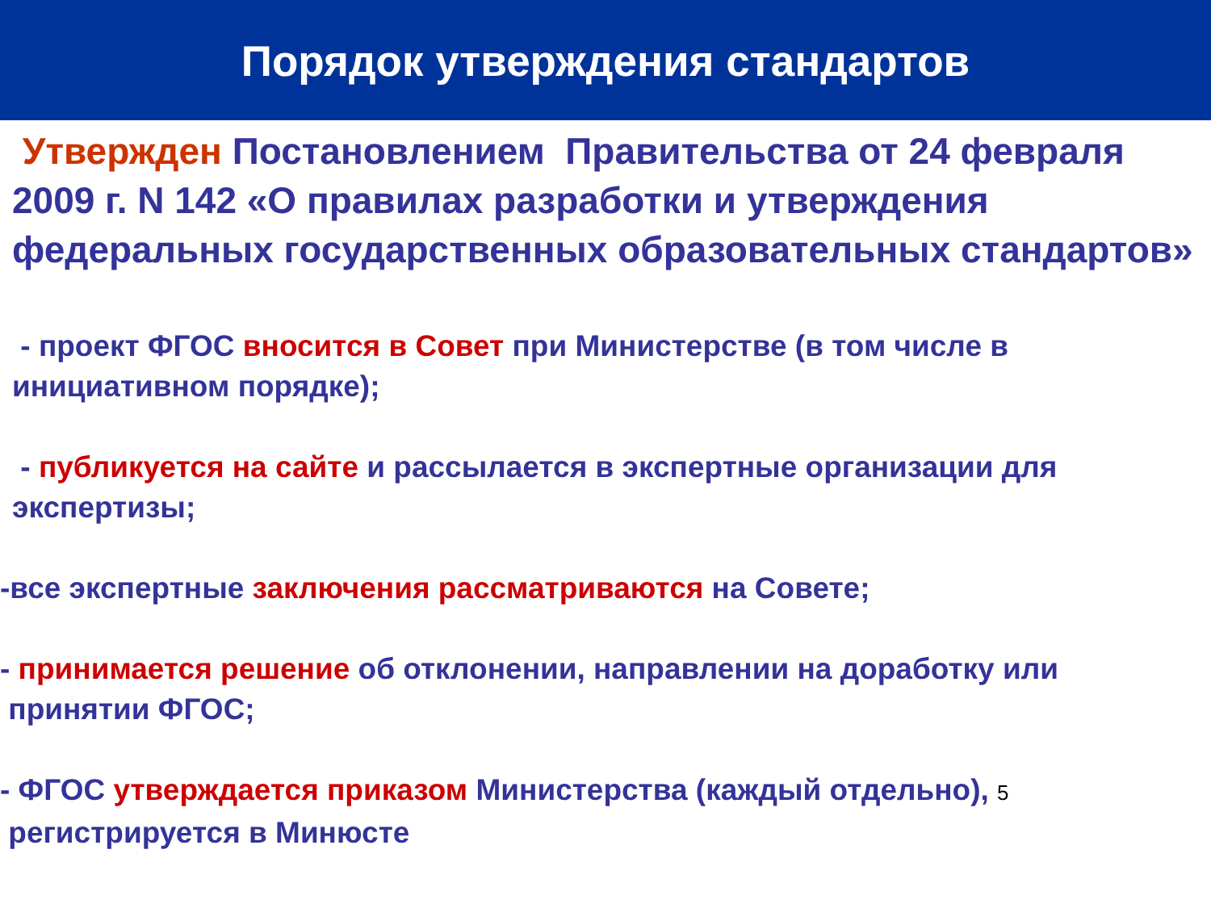Порядок утверждения стандартов
Утвержден Постановлением Правительства от 24 февраля 2009 г. N 142 «О правилах разработки и утверждения федеральных государственных образовательных стандартов»
- проект ФГОС вносится в Совет при Министерстве (в том числе в инициативном порядке);
- публикуется на сайте и рассылается в экспертные организации для экспертизы;
-все экспертные заключения рассматриваются на Совете;
- принимается решение об отклонении, направлении на доработку или
принятии ФГОС;
- ФГОС утверждается приказом Министерства (каждый отдельно), 5
регистрируется в Минюсте